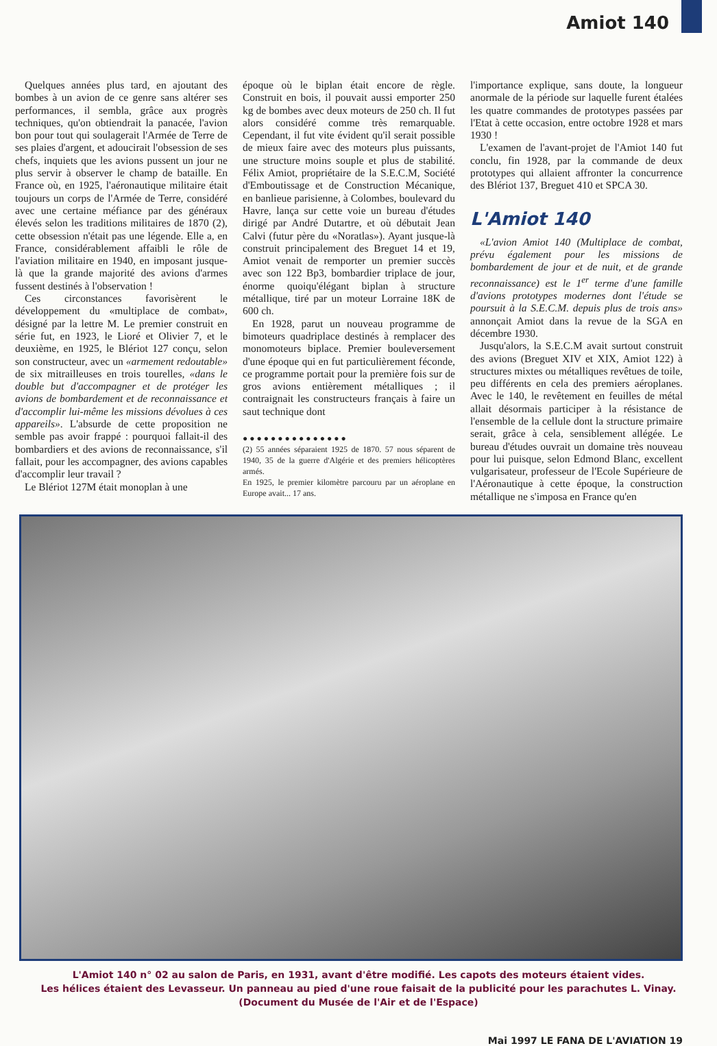Amiot 140
Quelques années plus tard, en ajoutant des bombes à un avion de ce genre sans altérer ses performances, il sembla, grâce aux progrès techniques, qu'on obtiendrait la panacée, l'avion bon pour tout qui soulagerait l'Armée de Terre de ses plaies d'argent, et adoucirait l'obsession de ses chefs, inquiets que les avions pussent un jour ne plus servir à observer le champ de bataille. En France où, en 1925, l'aéronautique militaire était toujours un corps de l'Armée de Terre, considéré avec une certaine méfiance par des généraux élevés selon les traditions militaires de 1870 (2), cette obsession n'était pas une légende. Elle a, en France, considérablement affaibli le rôle de l'aviation militaire en 1940, en imposant jusque-là que la grande majorité des avions d'armes fussent destinés à l'observation !
Ces circonstances favorisèrent le développement du «multiplace de combat», désigné par la lettre M. Le premier construit en série fut, en 1923, le Lioré et Olivier 7, et le deuxième, en 1925, le Blériot 127 conçu, selon son constructeur, avec un «armement redoutable» de six mitrailleuses en trois tourelles, «dans le double but d'accompagner et de protéger les avions de bombardement et de reconnaissance et d'accomplir lui-même les missions dévolues à ces appareils». L'absurde de cette proposition ne semble pas avoir frappé : pourquoi fallait-il des bombardiers et des avions de reconnaissance, s'il fallait, pour les accompagner, des avions capables d'accomplir leur travail ?
Le Blériot 127M était monoplan à une
époque où le biplan était encore de règle. Construit en bois, il pouvait aussi emporter 250 kg de bombes avec deux moteurs de 250 ch. Il fut alors considéré comme très remarquable. Cependant, il fut vite évident qu'il serait possible de mieux faire avec des moteurs plus puissants, une structure moins souple et plus de stabilité. Félix Amiot, propriétaire de la S.E.C.M, Société d'Emboutissage et de Construction Mécanique, en banlieue parisienne, à Colombes, boulevard du Havre, lança sur cette voie un bureau d'études dirigé par André Dutartre, et où débutait Jean Calvi (futur père du «Noratlas»). Ayant jusque-là construit principalement des Breguet 14 et 19, Amiot venait de remporter un premier succès avec son 122 Bp3, bombardier triplace de jour, énorme quoiqu'élégant biplan à structure métallique, tiré par un moteur Lorraine 18K de 600 ch.
En 1928, parut un nouveau programme de bimoteurs quadriplace destinés à remplacer des monomoteurs biplace. Premier bouleversement d'une époque qui en fut particulièrement féconde, ce programme portait pour la première fois sur de gros avions entièrement métalliques ; il contraignait les constructeurs français à faire un saut technique dont
●●●●●●●●●●●●●●●
(2) 55 années séparaient 1925 de 1870. 57 nous séparent de 1940, 35 de la guerre d'Algérie et des premiers hélicoptères armés.
En 1925, le premier kilomètre parcouru par un aéroplane en Europe avait... 17 ans.
l'importance explique, sans doute, la longueur anormale de la période sur laquelle furent étalées les quatre commandes de prototypes passées par l'Etat à cette occasion, entre octobre 1928 et mars 1930 !
L'examen de l'avant-projet de l'Amiot 140 fut conclu, fin 1928, par la commande de deux prototypes qui allaient affronter la concurrence des Blériot 137, Breguet 410 et SPCA 30.
L'Amiot 140
«L'avion Amiot 140 (Multiplace de combat, prévu également pour les missions de bombardement de jour et de nuit, et de grande reconnaissance) est le 1<sup>er</sup> terme d'une famille d'avions prototypes modernes dont l'étude se poursuit à la S.E.C.M. depuis plus de trois ans» annonçait Amiot dans la revue de la SGA en décembre 1930.
Jusqu'alors, la S.E.C.M avait surtout construit des avions (Breguet XIV et XIX, Amiot 122) à structures mixtes ou métalliques revêtues de toile, peu différents en cela des premiers aéroplanes. Avec le 140, le revêtement en feuilles de métal allait désormais participer à la résistance de l'ensemble de la cellule dont la structure primaire serait, grâce à cela, sensiblement allégée. Le bureau d'études ouvrait un domaine très nouveau pour lui puisque, selon Edmond Blanc, excellent vulgarisateur, professeur de l'Ecole Supérieure de l'Aéronautique à cette époque, la construction métallique ne s'imposa en France qu'en
L'Amiot 140 n° 02 au salon de Paris, en 1931, avant d'être modifié. Les capots des moteurs étaient vides.
Les hélices étaient des Levasseur. Un panneau au pied d'une roue faisait de la publicité pour les parachutes L. Vinay.
(Document du Musée de l'Air et de l'Espace)
Mai 1997 LE FANA DE L'AVIATION 19